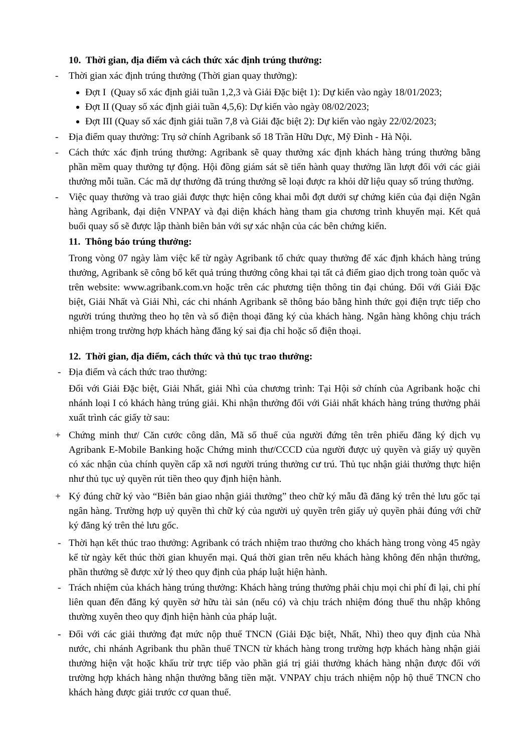10. Thời gian, địa điểm và cách thức xác định trúng thưởng:
- Thời gian xác định trúng thưởng (Thời gian quay thưởng):
Đợt I (Quay số xác định giải tuần 1,2,3 và Giải Đặc biệt 1): Dự kiến vào ngày 18/01/2023;
Đợt II (Quay số xác định giải tuần 4,5,6): Dự kiến vào ngày 08/02/2023;
Đợt III (Quay số xác định giải tuần 7,8 và Giải đặc biệt 2): Dự kiến vào ngày 22/02/2023;
- Địa điểm quay thưởng: Trụ sở chính Agribank số 18 Trần Hữu Dực, Mỹ Đình - Hà Nội.
- Cách thức xác định trúng thưởng: Agribank sẽ quay thưởng xác định khách hàng trúng thưởng bằng phần mềm quay thưởng tự động. Hội đồng giám sát sẽ tiến hành quay thưởng lần lượt đối với các giải thưởng mỗi tuần. Các mã dự thưởng đã trúng thưởng sẽ loại được ra khỏi dữ liệu quay số trúng thưởng.
- Việc quay thưởng và trao giải được thực hiện công khai mỗi đợt dưới sự chứng kiến của đại diện Ngân hàng Agribank, đại diện VNPAY và đại diện khách hàng tham gia chương trình khuyến mại. Kết quả buổi quay số sẽ được lập thành biên bản với sự xác nhận của các bên chứng kiến.
11. Thông báo trúng thưởng:
Trong vòng 07 ngày làm việc kể từ ngày Agribank tổ chức quay thưởng để xác định khách hàng trúng thưởng, Agribank sẽ công bố kết quả trúng thưởng công khai tại tất cả điểm giao dịch trong toàn quốc và trên website: www.agribank.com.vn hoặc trên các phương tiện thông tin đại chúng. Đối với Giải Đặc biệt, Giải Nhất và Giải Nhì, các chi nhánh Agribank sẽ thông báo bằng hình thức gọi điện trực tiếp cho người trúng thưởng theo họ tên và số điện thoại đăng ký của khách hàng. Ngân hàng không chịu trách nhiệm trong trường hợp khách hàng đăng ký sai địa chỉ hoặc số điện thoại.
12. Thời gian, địa điểm, cách thức và thủ tục trao thưởng:
- Địa điểm và cách thức trao thưởng:
Đối với Giải Đặc biệt, Giải Nhất, giải Nhì của chương trình: Tại Hội sở chính của Agribank hoặc chi nhánh loại I có khách hàng trúng giải. Khi nhận thưởng đối với Giải nhất khách hàng trúng thưởng phải xuất trình các giấy tờ sau:
+ Chứng minh thư/ Căn cước công dân, Mã số thuế của người đứng tên trên phiếu đăng ký dịch vụ Agribank E-Mobile Banking hoặc Chứng minh thư/CCCD của người được uỷ quyền và giấy uỷ quyền có xác nhận của chính quyền cấp xã nơi người trúng thưởng cư trú. Thủ tục nhận giải thưởng thực hiện như thủ tục uỷ quyền rút tiền theo quy định hiện hành.
+ Ký đúng chữ ký vào “Biên bản giao nhận giải thưởng” theo chữ ký mẫu đã đăng ký trên thẻ lưu gốc tại ngân hàng. Trường hợp uỷ quyền thì chữ ký của người uỷ quyền trên giấy uỷ quyền phải đúng với chữ ký đăng ký trên thẻ lưu gốc.
- Thời hạn kết thúc trao thưởng: Agribank có trách nhiệm trao thưởng cho khách hàng trong vòng 45 ngày kể từ ngày kết thúc thời gian khuyến mại. Quá thời gian trên nếu khách hàng không đến nhận thưởng, phần thưởng sẽ được xử lý theo quy định của pháp luật hiện hành.
- Trách nhiệm của khách hàng trúng thưởng: Khách hàng trúng thưởng phải chịu mọi chi phí đi lại, chi phí liên quan đến đăng ký quyền sở hữu tài sản (nếu có) và chịu trách nhiệm đóng thuế thu nhập không thường xuyên theo quy định hiện hành của pháp luật.
- Đối với các giải thưởng đạt mức nộp thuế TNCN (Giải Đặc biệt, Nhất, Nhì) theo quy định của Nhà nước, chi nhánh Agribank thu phần thuế TNCN từ khách hàng trong trường hợp khách hàng nhận giải thưởng hiện vật hoặc khấu trừ trực tiếp vào phần giá trị giải thưởng khách hàng nhận được đối với trường hợp khách hàng nhận thưởng bằng tiền mặt. VNPAY chịu trách nhiệm nộp hộ thuế TNCN cho khách hàng được giải trước cơ quan thuế.